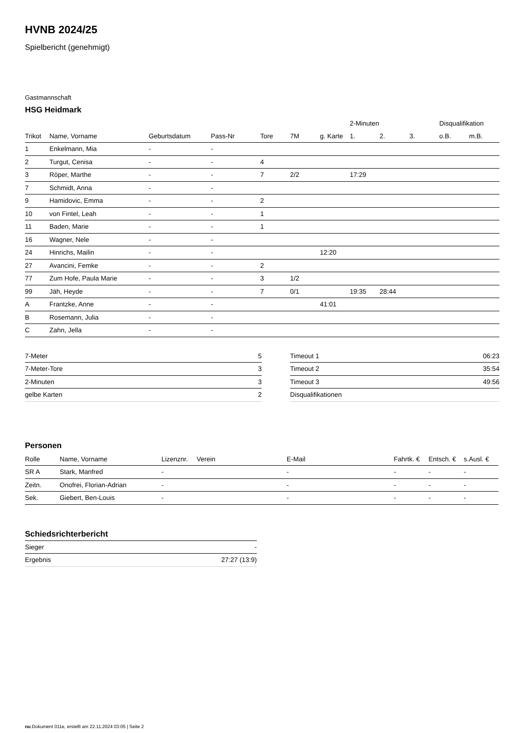HVNB 2024/25
Spielbericht (genehmigt)
Gastmannschaft
HSG Heidmark
| | | | | | | | 2-Minuten | | | Disqualifikation | |
| --- | --- | --- | --- | --- | --- | --- | --- | --- | --- | --- | --- |
| Trikot | Name, Vorname | Geburtsdatum | Pass-Nr | Tore | 7M | g. Karte | 1. | 2. | 3. | o.B. | m.B. |
| 1 | Enkelmann, Mia | - | - | | | | | | | | |
| 2 | Turgut, Cenisa | - | - | 4 | | | | | | | |
| 3 | Röper, Marthe | - | - | 7 | 2/2 | | 17:29 | | | | |
| 7 | Schmidt, Anna | - | - | | | | | | | | |
| 9 | Hamidovic, Emma | - | - | 2 | | | | | | | |
| 10 | von Fintel, Leah | - | - | 1 | | | | | | | |
| 11 | Baden, Marie | - | - | 1 | | | | | | | |
| 16 | Wagner, Nele | - | - | | | | | | | | |
| 24 | Hinrichs, Mailin | - | - | | | 12:20 | | | | | |
| 27 | Avancini, Femke | - | - | 2 | | | | | | | |
| 77 | Zum Hofe, Paula Marie | - | - | 3 | 1/2 | | | | | | |
| 99 | Jäh, Heyde | - | - | 7 | 0/1 | | 19:35 | 28:44 | | | |
| A | Frantzke, Anne | - | - | | | 41:01 | | | | | |
| B | Rosemann, Julia | - | - | | | | | | | | |
| C | Zahn, Jella | - | - | | | | | | | | |
| 7-Meter | 5 |
| 7-Meter-Tore | 3 |
| 2-Minuten | 3 |
| gelbe Karten | 2 |
| Timeout 1 | 06:23 |
| Timeout 2 | 35:54 |
| Timeout 3 | 49:56 |
| Disqualifikationen | |
Personen
| Rolle | Name, Vorname | Lizenznr. | Verein | E-Mail | Fahrtk. € | Entsch. € | s.Ausl. € |
| --- | --- | --- | --- | --- | --- | --- | --- |
| SR A | Stark, Manfred | - | | - | - | - | - |
| Zeitn. | Onofrei, Florian-Adrian | - | | - | - | - | - |
| Sek. | Giebert, Ben-Louis | - | | - | - | - | - |
Schiedsrichterbericht
| Sieger | - |
| Ergebnis | 27:27 (13:9) |
nu.Dokument 011e, erstellt am 22.11.2024 03:05 | Seite 2